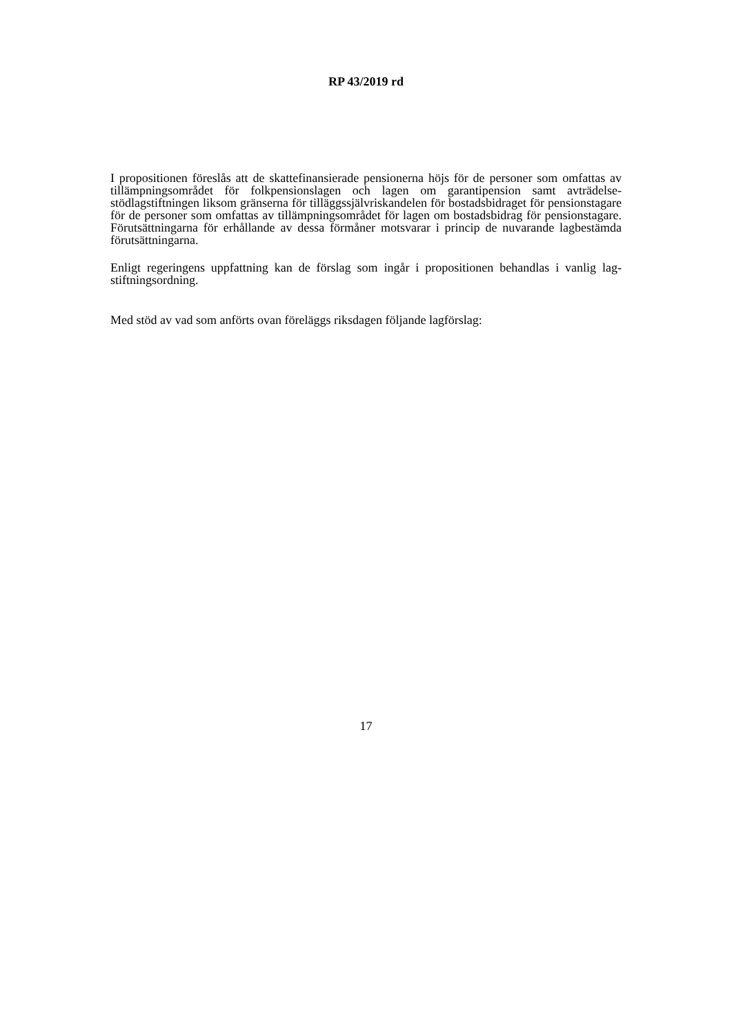RP 43/2019 rd
I propositionen föreslås att de skattefinansierade pensionerna höjs för de personer som omfattas av tillämpningsområdet för folkpensionslagen och lagen om garantipension samt avträdelse­stödlagstiftningen liksom gränserna för tilläggssjälvriskandelen för bostadsbidraget för pens­ionstagare för de personer som omfattas av tillämpningsområdet för lagen om bostadsbidrag för pensionstagare. Förutsättningarna för erhållande av dessa förmåner motsvarar i princip de nu­varande lagbestämda förutsättningarna.
Enligt regeringens uppfattning kan de förslag som ingår i propositionen behandlas i vanlig lag­stiftningsordning.
Med stöd av vad som anförts ovan föreläggs riksdagen följande lagförslag:
17